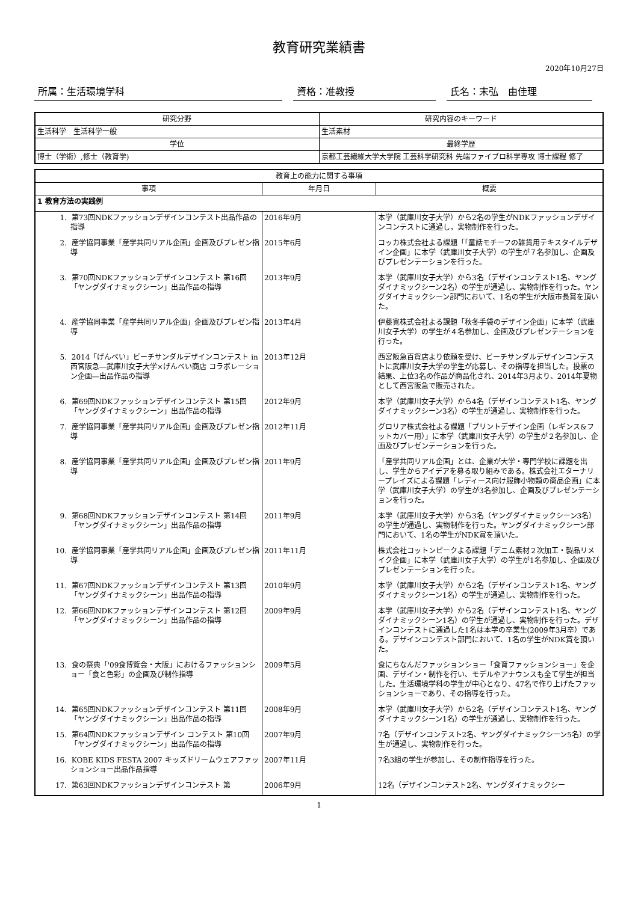教育研究業績書
2020年10月27日
所属：生活環境学科 資格：准教授 氏名：末弘　由佳理
| 研究分野 | 研究内容のキーワード |
| --- | --- |
| 生活科学 生活科学一般 | 生活素材 |
| 学位 | 最終学歴 |
| 博士（学術）,修士（教育学) | 京都工芸繊維大学大学院 工芸科学研究科 先端ファイブロ科学専攻 博士課程 修了 |
| 教育上の能力に関する事項 | | |
| --- | --- | --- |
| 事項 | 年月日 | 概要 |
| 1 教育方法の実践例 | | |
| 1. 第73回NDKファッションデザインコンテスト出品作品の指導 | 2016年9月 | 本学（武庫川女子大学）から2名の学生がNDKファッションデザインコンテストに通過し，実物制作を行った。 |
| 2. 産学協同事業「産学共同リアル企画」企画及びプレゼン指導 | 2015年6月 | コッカ株式会社よる課題「「童話モチーフの雑貨用テキスタイルデザイン企画」に本学（武庫川女子大学）の学生が７名参加し、企画及びプレゼンテーションを行った。 |
| 3. 第70回NDKファッションデザインコンテスト 第16回「ヤングダイナミックシーン」出品作品の指導 | 2013年9月 | 本学（武庫川女子大学）から3名（デザインコンテスト1名、ヤングダイナミックシーン2名）の学生が通過し、実物制作を行った。ヤングダイナミックシーン部門において、1名の学生が大阪市長賞を頂いた。 |
| 4. 産学協同事業「産学共同リアル企画」企画及びプレゼン指導 | 2013年4月 | 伊藤寛株式会社よる課題「秋冬手袋のデザイン企画」に本学（武庫川女子大学）の学生が４名参加し、企画及びプレゼンテーションを行った。 |
| 5. 2014「げんべい」ビーチサンダルデザインコンテスト in 西宮阪急―武庫川女子大学×げんべい商店 コラボレーション企画―出品作品の指導 | 2013年12月 | 西宮阪急百貨店より依頼を受け、ビーチサンダルデザインコンテストに武庫川女子大学の学生が応募し、その指導を担当した。投票の結果、上位3名の作品が商品化され、2014年3月より、2014年夏物として西宮阪急で販売された。 |
| 6. 第69回NDKファッションデザインコンテスト 第15回「ヤングダイナミックシーン」出品作品の指導 | 2012年9月 | 本学（武庫川女子大学）から4名（デザインコンテスト1名、ヤングダイナミックシーン3名）の学生が通過し、実物制作を行った。 |
| 7. 産学協同事業「産学共同リアル企画」企画及びプレゼン指導 | 2012年11月 | グロリア株式会社よる課題「プリントデザイン企画（レギンス&フットカバー用）」に本学（武庫川女子大学）の学生が２名参加し、企画及びプレゼンテーションを行った。 |
| 8. 産学協同事業「産学共同リアル企画」企画及びプレゼン指導 | 2011年9月 | 「産学共同リアル企画」とは、企業が大学・専門学校に課題を出し、学生からアイデアを募る取り組みである。株式会社エターナリープレイズによる課題「レディース向け服飾小物類の商品企画」に本学（武庫川女子大学）の学生が3名参加し、企画及びプレゼンテーションを行った。 |
| 9. 第68回NDKファッションデザインコンテスト 第14回「ヤングダイナミックシーン」出品作品の指導 | 2011年9月 | 本学（武庫川女子大学）から3名（ヤングダイナミックシーン3名）の学生が通過し、実物制作を行った。ヤングダイナミックシーン部門において、1名の学生がNDK賞を頂いた。 |
| 10. 産学協同事業「産学共同リアル企画」企画及びプレゼン指導 | 2011年11月 | 株式会社コットンピークよる課題「デニム素材２次加工・製品リメイク企画」に本学（武庫川女子大学）の学生が1名参加し、企画及びプレゼンテーションを行った。 |
| 11. 第67回NDKファッションデザインコンテスト 第13回「ヤングダイナミックシーン」出品作品の指導 | 2010年9月 | 本学（武庫川女子大学）から2名（デザインコンテスト1名、ヤングダイナミックシーン1名）の学生が通過し、実物制作を行った。 |
| 12. 第66回NDKファッションデザインコンテスト 第12回「ヤングダイナミックシーン」出品作品の指導 | 2009年9月 | 本学（武庫川女子大学）から2名（デザインコンテスト1名、ヤングダイナミックシーン1名）の学生が通過し、実物制作を行った。デザインコンテストに通過した1名は本学の卒業生(2009年3月卒）である。デザインコンテスト部門において、1名の学生がNDK賞を頂いた。 |
| 13. 食の祭典「'09食博覧会・大阪」におけるファッションショー「食と色彩」の企画及び制作指導 | 2009年5月 | 食にちなんだファッションショー「食育ファッションショー」を企画、デザイン・制作を行い、モデルやアナウンスも全て学生が担当した。生活環境学科の学生が中心となり、47名で作り上げたファッションショーであり、その指導を行った。 |
| 14. 第65回NDKファッションデザインコンテスト 第11回「ヤングダイナミックシーン」出品作品の指導 | 2008年9月 | 本学（武庫川女子大学）から2名（デザインコンテスト1名、ヤングダイナミックシーン1名）の学生が通過し、実物制作を行った。 |
| 15. 第64回NDKファッションデザイン コンテスト 第10回「ヤングダイナミックシーン」出品作品の指導 | 2007年9月 | 7名（デザインコンテスト2名、ヤングダイナミックシーン5名）の学生が通過し、実物制作を行った。 |
| 16. KOBE KIDS FESTA 2007 キッズドリームウェアファッションショー出品作品指導 | 2007年11月 | 7名3組の学生が参加し、その制作指導を行った。 |
| 17. 第63回NDKファッションデザインコンテスト 第 | 2006年9月 | 12名（デザインコンテスト2名、ヤングダイナミックシー |
1